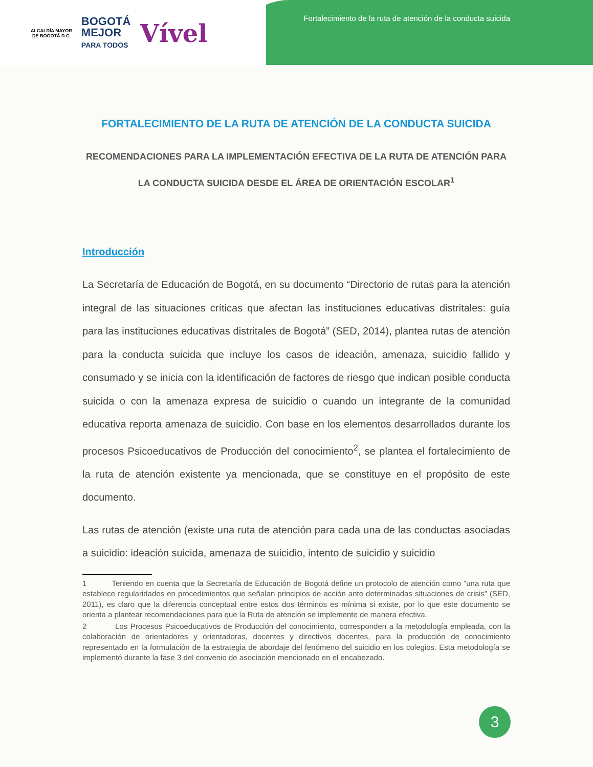ALCALDÍA MAYOR
DE BOGOTÁ D.C.
BOGOTÁ
MEJOR
PARA TODOS
Vível
Fortalecimiento de la ruta de atención de la conducta suicida
FORTALECIMIENTO DE LA RUTA DE ATENCIÓN DE LA CONDUCTA SUICIDA
RECOMENDACIONES PARA LA IMPLEMENTACIÓN EFECTIVA DE LA RUTA DE ATENCIÓN PARA LA CONDUCTA SUICIDA DESDE EL ÁREA DE ORIENTACIÓN ESCOLAR<sup>1</sup>
Introducción
La Secretaría de Educación de Bogotá, en su documento “Directorio de rutas para la atención integral de las situaciones críticas que afectan las instituciones educativas distritales: guía para las instituciones educativas distritales de Bogotá” (SED, 2014), plantea rutas de atención para la conducta suicida que incluye los casos de ideación, amenaza, suicidio fallido y consumado y se inicia con la identificación de factores de riesgo que indican posible conducta suicida o con la amenaza expresa de suicidio o cuando un integrante de la comunidad educativa reporta amenaza de suicidio. Con base en los elementos desarrollados durante los procesos Psicoeducativos de Producción del conocimiento<sup>2</sup>, se plantea el fortalecimiento de la ruta de atención existente ya mencionada, que se constituye en el propósito de este documento.
Las rutas de atención (existe una ruta de atención para cada una de las conductas asociadas a suicidio: ideación suicida, amenaza de suicidio, intento de suicidio y suicidio
1 Teniendo en cuenta que la Secretaría de Educación de Bogotá define un protocolo de atención como “una ruta que establece regularidades en procedimientos que señalan principios de acción ante determinadas situaciones de crisis” (SED, 2011), es claro que la diferencia conceptual entre estos dos términos es mínima si existe, por lo que este documento se orienta a plantear recomendaciones para que la Ruta de atención se implemente de manera efectiva.
2 Los Procesos Psicoeducativos de Producción del conocimiento, corresponden a la metodología empleada, con la colaboración de orientadores y orientadoras, docentes y directivos docentes, para la producción de conocimiento representado en la formulación de la estrategia de abordaje del fenómeno del suicidio en los colegios. Esta metodología se implementó durante la fase 3 del convenio de asociación mencionado en el encabezado.
3